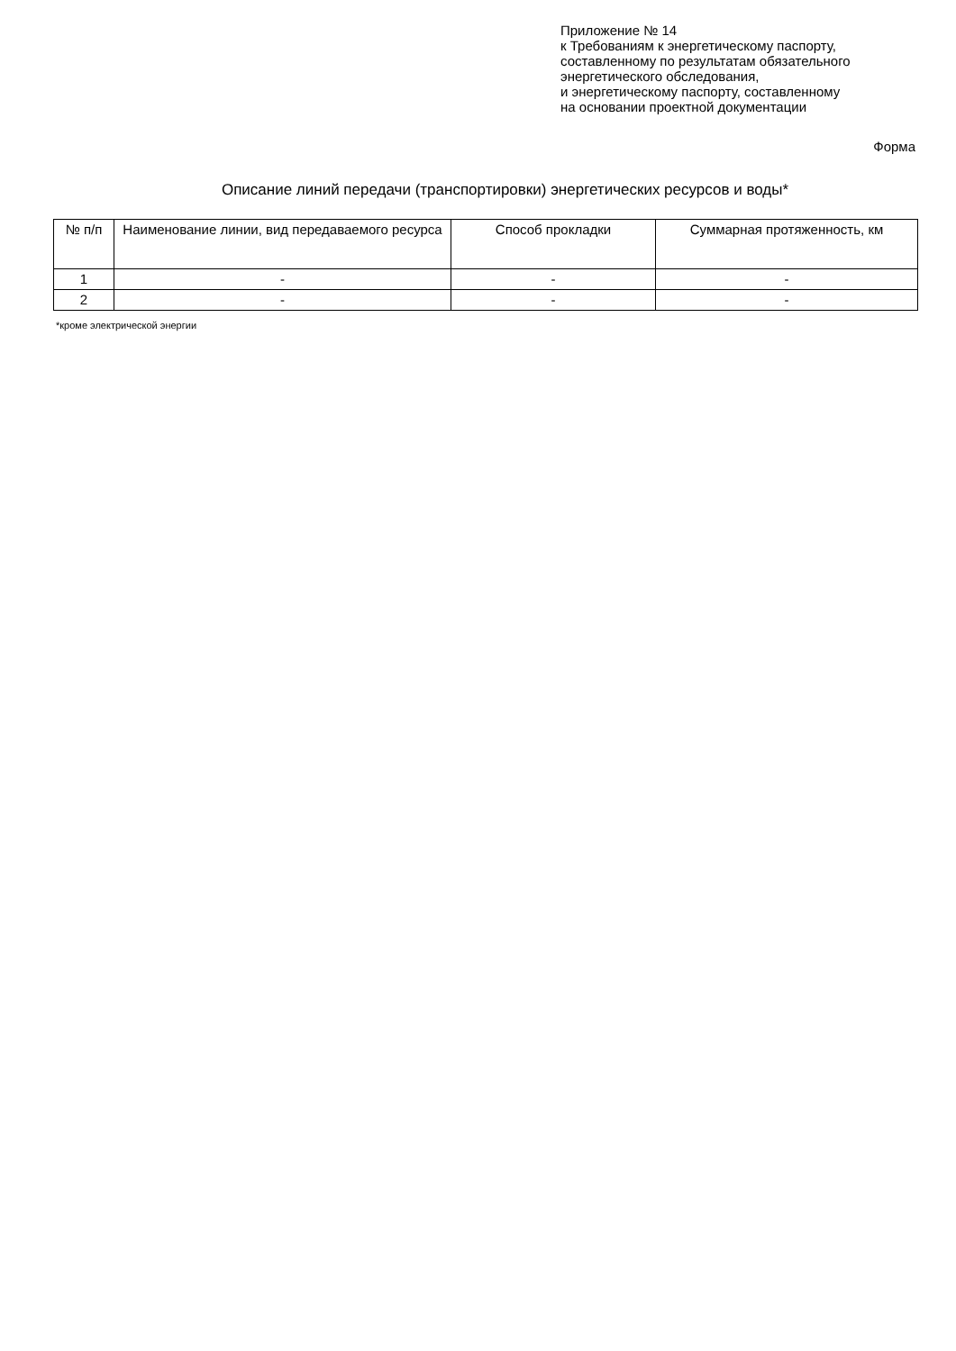Приложение № 14
к Требованиям к энергетическому паспорту,
составленному по результатам обязательного
энергетического обследования,
и энергетическому паспорту, составленному
на основании проектной документации
Форма
Описание линий передачи (транспортировки) энергетических ресурсов и воды*
| № п/п | Наименование линии, вид передаваемого ресурса | Способ прокладки | Суммарная протяженность, км |
| --- | --- | --- | --- |
| 1 | - | - | - |
| 2 | - | - | - |
*кроме электрической энергии